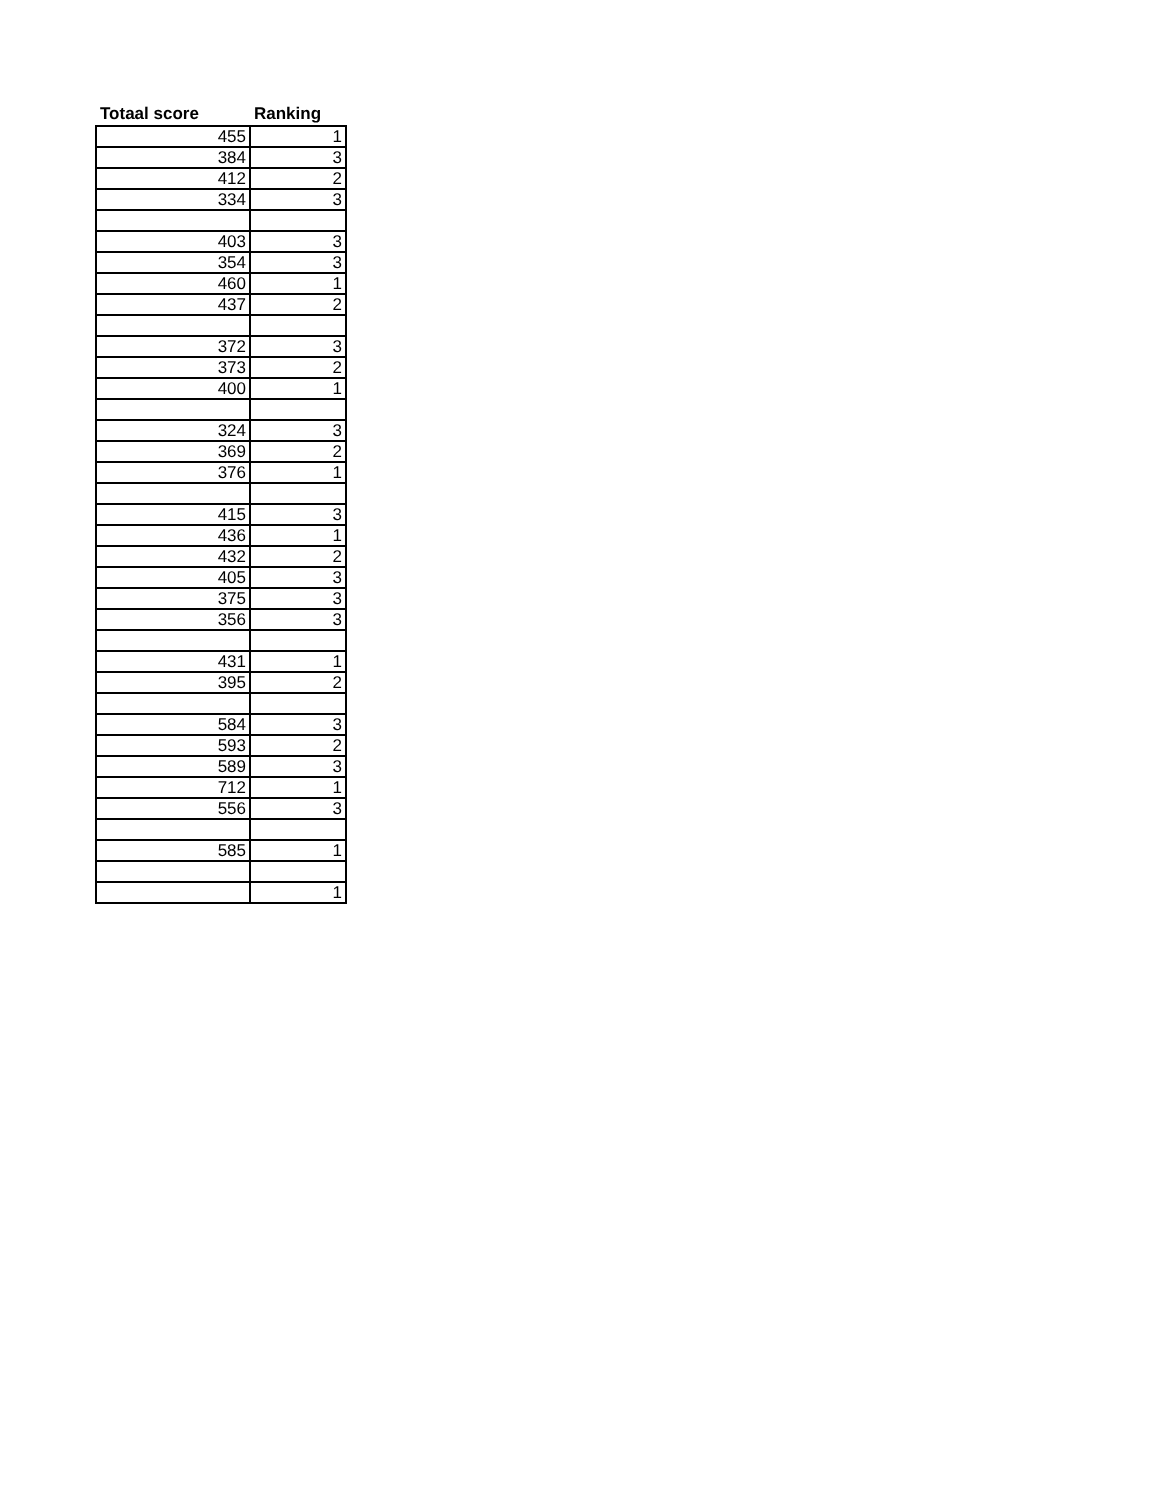| Totaal score | Ranking |
| --- | --- |
| 455 | 1 |
| 384 | 3 |
| 412 | 2 |
| 334 | 3 |
| 403 | 3 |
| 354 | 3 |
| 460 | 1 |
| 437 | 2 |
| 372 | 3 |
| 373 | 2 |
| 400 | 1 |
| 324 | 3 |
| 369 | 2 |
| 376 | 1 |
| 415 | 3 |
| 436 | 1 |
| 432 | 2 |
| 405 | 3 |
| 375 | 3 |
| 356 | 3 |
| 431 | 1 |
| 395 | 2 |
| 584 | 3 |
| 593 | 2 |
| 589 | 3 |
| 712 | 1 |
| 556 | 3 |
| 585 | 1 |
| | 1 |